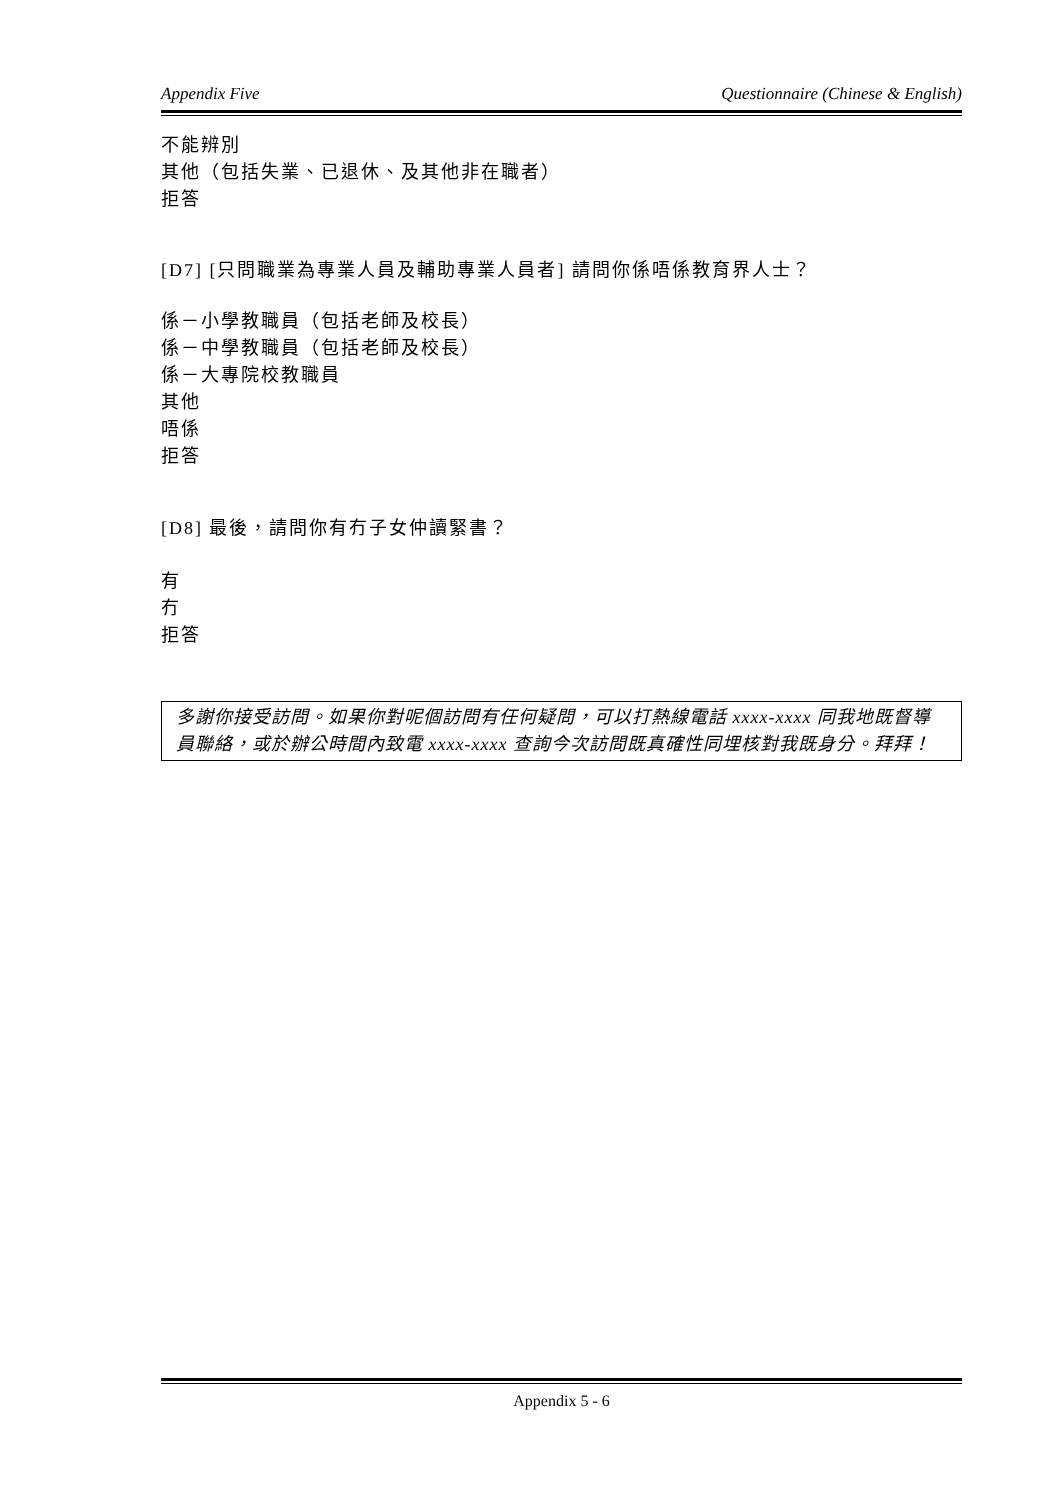Appendix Five Questionnaire (Chinese & English)
不能辨別
其他（包括失業、已退休、及其他非在職者）
拒答
[D7] [只問職業為專業人員及輔助專業人員者] 請問你係唔係教育界人士？
係－小學教職員（包括老師及校長）
係－中學教職員（包括老師及校長）
係－大專院校教職員
其他
唔係
拒答
[D8] 最後，請問你有冇子女仲讀緊書？
有
冇
拒答
多謝你接受訪問。如果你對呢個訪問有任何疑問，可以打熱線電話 xxxx-xxxx 同我地既督導員聯絡，或於辦公時間內致電 xxxx-xxxx 查詢今次訪問既真確性同埋核對我既身分。拜拜！
Appendix 5 - 6